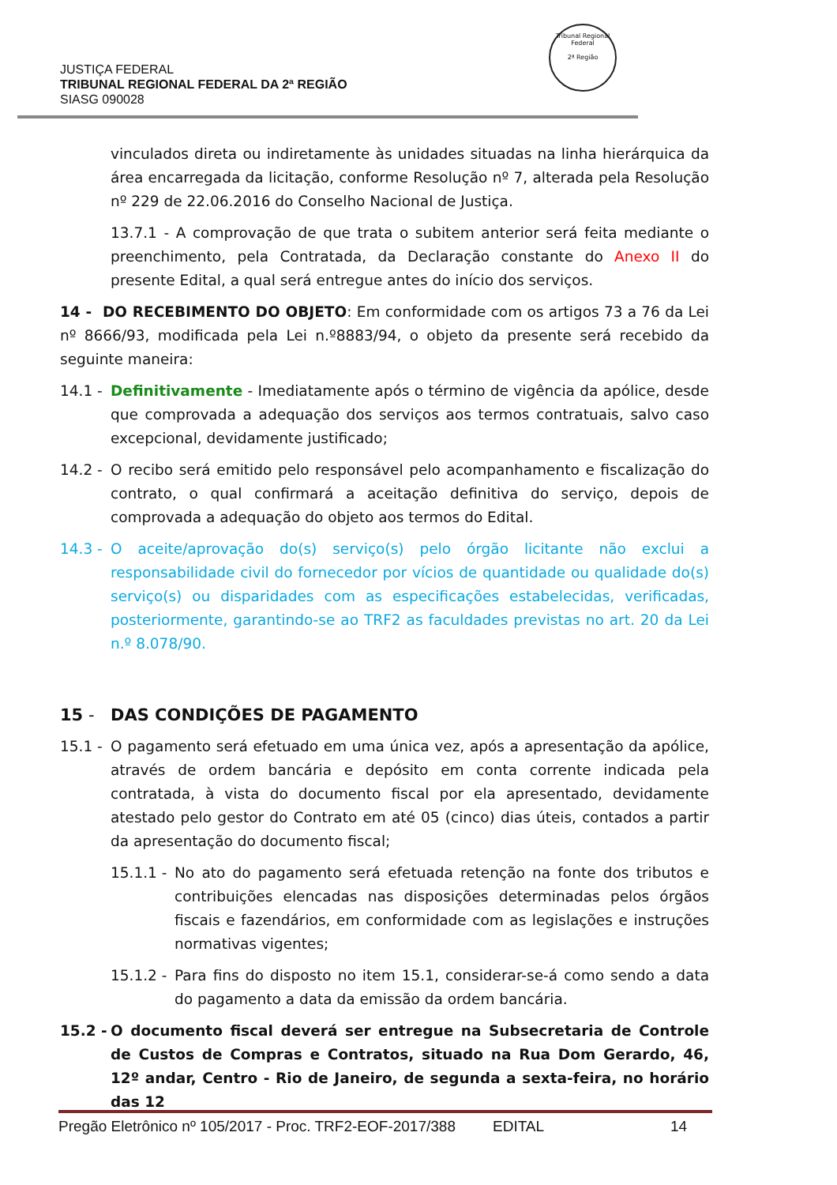JUSTIÇA FEDERAL
TRIBUNAL REGIONAL FEDERAL DA 2ª REGIÃO
SIASG 090028
Tribunal Regional Federal
2ª Região
vinculados direta ou indiretamente às unidades situadas na linha hierárquica da área encarregada da licitação, conforme Resolução nº 7, alterada pela Resolução nº 229 de 22.06.2016 do Conselho Nacional de Justiça.
13.7.1 - A comprovação de que trata o subitem anterior será feita mediante o preenchimento, pela Contratada, da Declaração constante do Anexo II do presente Edital, a qual será entregue antes do início dos serviços.
14 - DO RECEBIMENTO DO OBJETO: Em conformidade com os artigos 73 a 76 da Lei nº 8666/93, modificada pela Lei n.º8883/94, o objeto da presente será recebido da seguinte maneira:
14.1 -
Definitivamente - Imediatamente após o término de vigência da apólice, desde que comprovada a adequação dos serviços aos termos contratuais, salvo caso excepcional, devidamente justificado;
14.2 -
O recibo será emitido pelo responsável pelo acompanhamento e fiscalização do contrato, o qual confirmará a aceitação definitiva do serviço, depois de comprovada a adequação do objeto aos termos do Edital.
14.3 -
O aceite/aprovação do(s) serviço(s) pelo órgão licitante não exclui a responsabilidade civil do fornecedor por vícios de quantidade ou qualidade do(s) serviço(s) ou disparidades com as especificações estabelecidas, verificadas, posteriormente, garantindo-se ao TRF2 as faculdades previstas no art. 20 da Lei n.º 8.078/90.
15 - DAS CONDIÇÕES DE PAGAMENTO
15.1 -
O pagamento será efetuado em uma única vez, após a apresentação da apólice, através de ordem bancária e depósito em conta corrente indicada pela contratada, à vista do documento fiscal por ela apresentado, devidamente atestado pelo gestor do Contrato em até 05 (cinco) dias úteis, contados a partir da apresentação do documento fiscal;
15.1.1 -
No ato do pagamento será efetuada retenção na fonte dos tributos e contribuições elencadas nas disposições determinadas pelos órgãos fiscais e fazendários, em conformidade com as legislações e instruções normativas vigentes;
15.1.2 -
Para fins do disposto no item 15.1, considerar-se-á como sendo a data do pagamento a data da emissão da ordem bancária.
15.2 -
O documento fiscal deverá ser entregue na Subsecretaria de Controle de Custos de Compras e Contratos, situado na Rua Dom Gerardo, 46, 12º andar, Centro - Rio de Janeiro, de segunda a sexta-feira, no horário das 12
Pregão Eletrônico nº 105/2017 - Proc. TRF2-EOF-2017/388 EDITAL 14